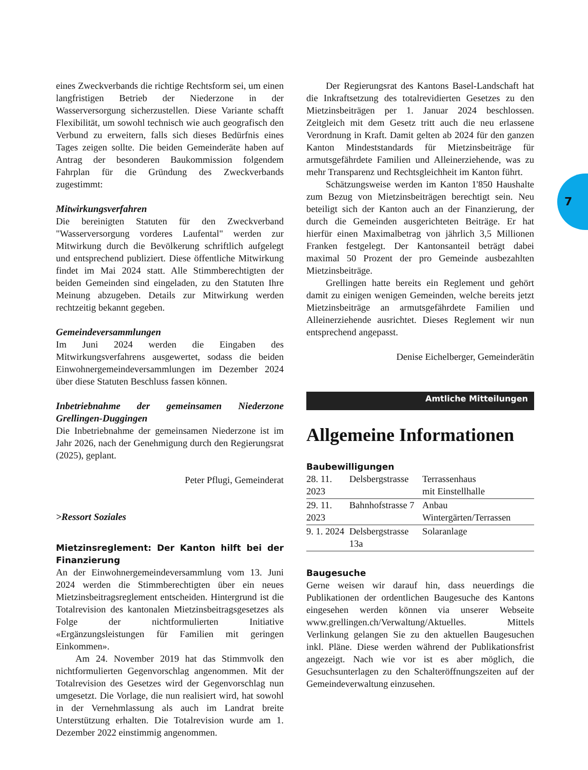7
eines Zweckverbands die richtige Rechtsform sei, um einen langfristigen Betrieb der Niederzone in der Wasserversorgung sicherzustellen. Diese Variante schafft Flexibilität, um sowohl technisch wie auch geografisch den Verbund zu erweitern, falls sich dieses Bedürfnis eines Tages zeigen sollte. Die beiden Gemeinderäte haben auf Antrag der besonderen Baukommission folgendem Fahrplan für die Gründung des Zweckverbands zugestimmt:
Mitwirkungsverfahren
Die bereinigten Statuten für den Zweckverband "Wasserversorgung vorderes Laufental" werden zur Mitwirkung durch die Bevölkerung schriftlich aufgelegt und entsprechend publiziert. Diese öffentliche Mitwirkung findet im Mai 2024 statt. Alle Stimmberechtigten der beiden Gemeinden sind eingeladen, zu den Statuten Ihre Meinung abzugeben. Details zur Mitwirkung werden rechtzeitig bekannt gegeben.
Gemeindeversammlungen
Im Juni 2024 werden die Eingaben des Mitwirkungsverfahrens ausgewertet, sodass die beiden Einwohnergemeindeversammlungen im Dezember 2024 über diese Statuten Beschluss fassen können.
Inbetriebnahme der gemeinsamen Niederzone Grellingen-Duggingen
Die Inbetriebnahme der gemeinsamen Niederzone ist im Jahr 2026, nach der Genehmigung durch den Regierungsrat (2025), geplant.
Peter Pflugi, Gemeinderat
>Ressort Soziales
Mietzinsreglement: Der Kanton hilft bei der Finanzierung
An der Einwohnergemeindeversammlung vom 13. Juni 2024 werden die Stimmberechtigten über ein neues Mietzinsbeitragsreglement entscheiden. Hintergrund ist die Totalrevision des kantonalen Mietzinsbeitragsgesetzes als Folge der nichtformulierten Initiative «Ergänzungsleistungen für Familien mit geringen Einkommen».
Am 24. November 2019 hat das Stimmvolk den nichtformulierten Gegenvorschlag angenommen. Mit der Totalrevision des Gesetzes wird der Gegenvorschlag nun umgesetzt. Die Vorlage, die nun realisiert wird, hat sowohl in der Vernehmlassung als auch im Landrat breite Unterstützung erhalten. Die Totalrevision wurde am 1. Dezember 2022 einstimmig angenommen.
Der Regierungsrat des Kantons Basel-Landschaft hat die Inkraftsetzung des totalrevidierten Gesetzes zu den Mietzinsbeiträgen per 1. Januar 2024 beschlossen. Zeitgleich mit dem Gesetz tritt auch die neu erlassene Verordnung in Kraft. Damit gelten ab 2024 für den ganzen Kanton Mindeststandards für Mietzinsbeiträge für armutsgefährdete Familien und Alleinerziehende, was zu mehr Transparenz und Rechtsgleichheit im Kanton führt.
Schätzungsweise werden im Kanton 1'850 Haushalte zum Bezug von Mietzinsbeiträgen berechtigt sein. Neu beteiligt sich der Kanton auch an der Finanzierung, der durch die Gemeinden ausgerichteten Beiträge. Er hat hierfür einen Maximalbetrag von jährlich 3,5 Millionen Franken festgelegt. Der Kantonsanteil beträgt dabei maximal 50 Prozent der pro Gemeinde ausbezahlten Mietzinsbeiträge.
Grellingen hatte bereits ein Reglement und gehört damit zu einigen wenigen Gemeinden, welche bereits jetzt Mietzinsbeiträge an armutsgefährdete Familien und Alleinerziehende ausrichtet. Dieses Reglement wir nun entsprechend angepasst.
Denise Eichelberger, Gemeinderätin
Amtliche Mitteilungen
Allgemeine Informationen
Baubewilligungen
| 28. 11. 2023 | Delsbergstrasse | Terrassenhaus mit Einstellhalle |
| 29. 11. 2023 | Bahnhofstrasse 7 | Anbau Wintergärten/Terrassen |
| 9. 1. 2024 | Delsbergstrasse 13a | Solaranlage |
Baugesuche
Gerne weisen wir darauf hin, dass neuerdings die Publikationen der ordentlichen Baugesuche des Kantons eingesehen werden können via unserer Webseite www.grellingen.ch/Verwaltung/Aktuelles. Mittels Verlinkung gelangen Sie zu den aktuellen Baugesuchen inkl. Pläne. Diese werden während der Publikationsfrist angezeigt. Nach wie vor ist es aber möglich, die Gesuchsunterlagen zu den Schalteröffnungszeiten auf der Gemeindeverwaltung einzusehen.